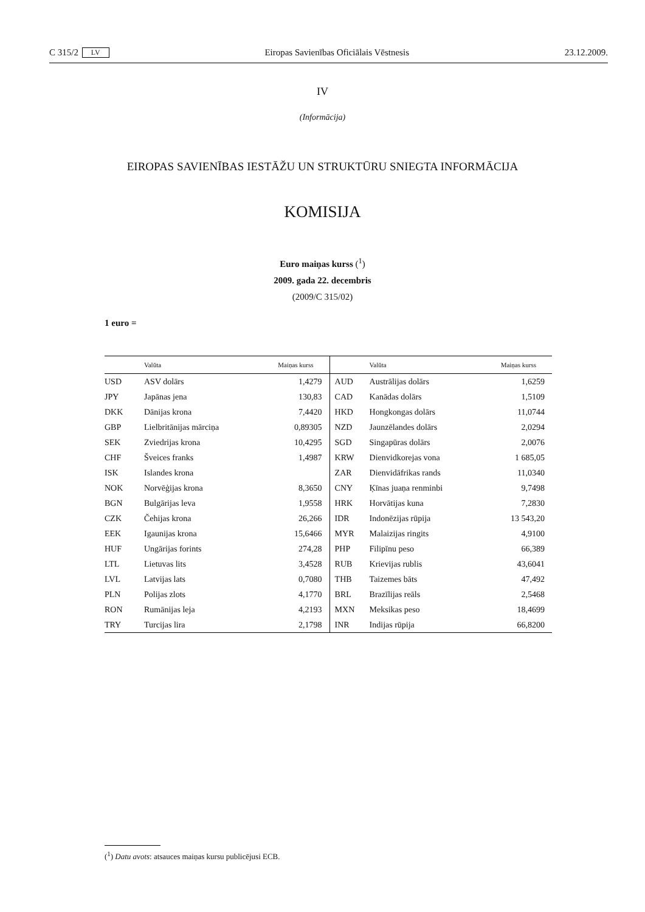C 315/2 LV Eiropas Savienības Oficiālais Vēstnesis 23.12.2009.
IV
(Informācija)
EIROPAS SAVIENĪBAS IESTĀŽU UN STRUKTŪRU SNIEGTA INFORMĀCIJA
KOMISIJA
Euro maiņas kurss (<sup>1</sup>)
2009. gada 22. decembris
(2009/C 315/02)
1 euro =
| | Valūta | Maiņas kurss | | Valūta | Maiņas kurss |
| --- | --- | --- | --- | --- | --- |
| USD | ASV dolārs | 1,4279 | AUD | Austrālijas dolārs | 1,6259 |
| JPY | Japānas jena | 130,83 | CAD | Kanādas dolārs | 1,5109 |
| DKK | Dānijas krona | 7,4420 | HKD | Hongkongas dolārs | 11,0744 |
| GBP | Lielbritānijas mārciņa | 0,89305 | NZD | Jaunzēlandes dolārs | 2,0294 |
| SEK | Zviedrijas krona | 10,4295 | SGD | Singapūras dolārs | 2,0076 |
| CHF | Šveices franks | 1,4987 | KRW | Dienvidkorejas vona | 1 685,05 |
| ISK | Islandes krona | | ZAR | Dienvidāfrikas rands | 11,0340 |
| NOK | Norvēģijas krona | 8,3650 | CNY | Ķīnas juaņa renminbi | 9,7498 |
| BGN | Bulgārijas leva | 1,9558 | HRK | Horvātijas kuna | 7,2830 |
| CZK | Čehijas krona | 26,266 | IDR | Indonēzijas rūpija | 13 543,20 |
| EEK | Igaunijas krona | 15,6466 | MYR | Malaizijas ringits | 4,9100 |
| HUF | Ungārijas forints | 274,28 | PHP | Filipīnu peso | 66,389 |
| LTL | Lietuvas lits | 3,4528 | RUB | Krievijas rublis | 43,6041 |
| LVL | Latvijas lats | 0,7080 | THB | Taizemes bāts | 47,492 |
| PLN | Polijas zlots | 4,1770 | BRL | Brazīlijas reāls | 2,5468 |
| RON | Rumānijas leja | 4,2193 | MXN | Meksikas peso | 18,4699 |
| TRY | Turcijas lira | 2,1798 | INR | Indijas rūpija | 66,8200 |
(<sup>1</sup>) Datu avots: atsauces maiņas kursu publicējusi ECB.